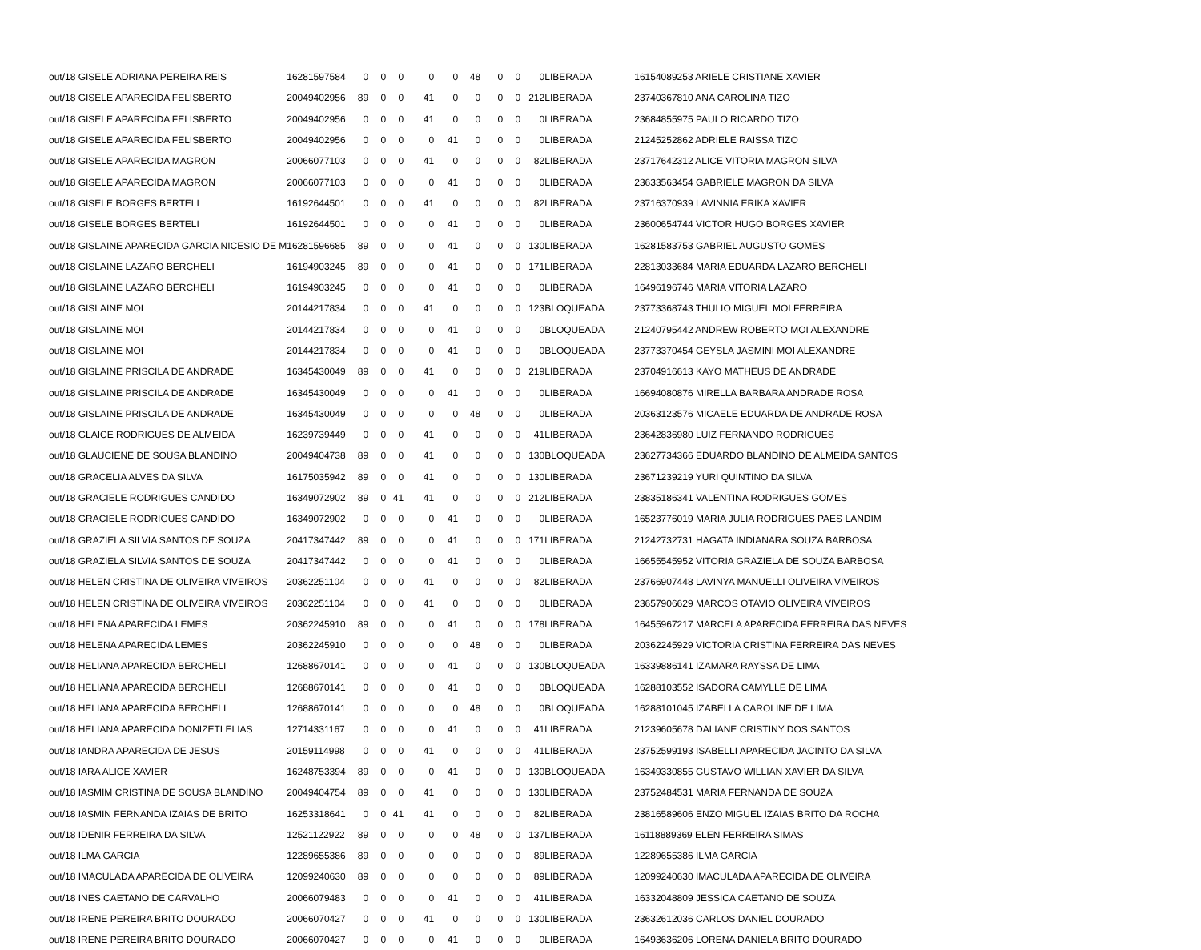| out/18 GISELE ADRIANA PEREIRA REIS | 16281597584 | 0 | 0 | 0 | 0 | 0 | 48 | 0 | 0 | 0 | LIBERADA | 16154089253 ARIELE CRISTIANE XAVIER |
| out/18 GISELE APARECIDA FELISBERTO | 20049402956 | 89 | 0 | 0 | 41 | 0 | 0 | 0 | 0 | 212 | LIBERADA | 23740367810 ANA CAROLINA TIZO |
| out/18 GISELE APARECIDA FELISBERTO | 20049402956 | 0 | 0 | 0 | 41 | 0 | 0 | 0 | 0 | 0 | LIBERADA | 23684855975 PAULO RICARDO TIZO |
| out/18 GISELE APARECIDA FELISBERTO | 20049402956 | 0 | 0 | 0 | 0 | 41 | 0 | 0 | 0 | 0 | LIBERADA | 21245252862 ADRIELE RAISSA TIZO |
| out/18 GISELE APARECIDA MAGRON | 20066077103 | 0 | 0 | 0 | 41 | 0 | 0 | 0 | 0 | 82 | LIBERADA | 23717642312 ALICE VITORIA MAGRON SILVA |
| out/18 GISELE APARECIDA MAGRON | 20066077103 | 0 | 0 | 0 | 0 | 41 | 0 | 0 | 0 | 0 | LIBERADA | 23633563454 GABRIELE MAGRON DA SILVA |
| out/18 GISELE BORGES BERTELI | 16192644501 | 0 | 0 | 0 | 41 | 0 | 0 | 0 | 0 | 82 | LIBERADA | 23716370939 LAVINNIA ERIKA XAVIER |
| out/18 GISELE BORGES BERTELI | 16192644501 | 0 | 0 | 0 | 0 | 41 | 0 | 0 | 0 | 0 | LIBERADA | 23600654744 VICTOR HUGO BORGES XAVIER |
| out/18 GISLAINE APARECIDA GARCIA NICESIO DE M | 16281596685 | 89 | 0 | 0 | 0 | 41 | 0 | 0 | 0 | 130 | LIBERADA | 16281583753 GABRIEL AUGUSTO GOMES |
| out/18 GISLAINE LAZARO BERCHELI | 16194903245 | 89 | 0 | 0 | 0 | 41 | 0 | 0 | 0 | 171 | LIBERADA | 22813033684 MARIA EDUARDA LAZARO BERCHELI |
| out/18 GISLAINE LAZARO BERCHELI | 16194903245 | 0 | 0 | 0 | 0 | 41 | 0 | 0 | 0 | 0 | LIBERADA | 16496196746 MARIA VITORIA LAZARO |
| out/18 GISLAINE MOI | 20144217834 | 0 | 0 | 0 | 41 | 0 | 0 | 0 | 0 | 123 | BLOQUEADA | 23773368743 THULIO MIGUEL MOI FERREIRA |
| out/18 GISLAINE MOI | 20144217834 | 0 | 0 | 0 | 0 | 41 | 0 | 0 | 0 | 0 | BLOQUEADA | 21240795442 ANDREW ROBERTO MOI ALEXANDRE |
| out/18 GISLAINE MOI | 20144217834 | 0 | 0 | 0 | 0 | 41 | 0 | 0 | 0 | 0 | BLOQUEADA | 23773370454 GEYSLA JASMINI MOI ALEXANDRE |
| out/18 GISLAINE PRISCILA DE ANDRADE | 16345430049 | 89 | 0 | 0 | 41 | 0 | 0 | 0 | 0 | 219 | LIBERADA | 23704916613 KAYO MATHEUS DE ANDRADE |
| out/18 GISLAINE PRISCILA DE ANDRADE | 16345430049 | 0 | 0 | 0 | 0 | 41 | 0 | 0 | 0 | 0 | LIBERADA | 16694080876 MIRELLA BARBARA ANDRADE ROSA |
| out/18 GISLAINE PRISCILA DE ANDRADE | 16345430049 | 0 | 0 | 0 | 0 | 0 | 48 | 0 | 0 | 0 | LIBERADA | 20363123576 MICAELE EDUARDA DE ANDRADE ROSA |
| out/18 GLAICE RODRIGUES DE ALMEIDA | 16239739449 | 0 | 0 | 0 | 41 | 0 | 0 | 0 | 0 | 41 | LIBERADA | 23642836980 LUIZ FERNANDO RODRIGUES |
| out/18 GLAUCIENE DE SOUSA BLANDINO | 20049404738 | 89 | 0 | 0 | 41 | 0 | 0 | 0 | 0 | 130 | BLOQUEADA | 23627734366 EDUARDO BLANDINO DE ALMEIDA SANTOS |
| out/18 GRACELIA ALVES DA SILVA | 16175035942 | 89 | 0 | 0 | 41 | 0 | 0 | 0 | 0 | 130 | LIBERADA | 23671239219 YURI QUINTINO DA SILVA |
| out/18 GRACIELE RODRIGUES CANDIDO | 16349072902 | 89 | 0 | 41 | 41 | 0 | 0 | 0 | 0 | 212 | LIBERADA | 23835186341 VALENTINA RODRIGUES GOMES |
| out/18 GRACIELE RODRIGUES CANDIDO | 16349072902 | 0 | 0 | 0 | 0 | 41 | 0 | 0 | 0 | 0 | LIBERADA | 16523776019 MARIA JULIA RODRIGUES PAES LANDIM |
| out/18 GRAZIELA SILVIA SANTOS DE SOUZA | 20417347442 | 89 | 0 | 0 | 0 | 41 | 0 | 0 | 0 | 171 | LIBERADA | 21242732731 HAGATA INDIANARA SOUZA BARBOSA |
| out/18 GRAZIELA SILVIA SANTOS DE SOUZA | 20417347442 | 0 | 0 | 0 | 0 | 41 | 0 | 0 | 0 | 0 | LIBERADA | 16655545952 VITORIA GRAZIELA DE SOUZA BARBOSA |
| out/18 HELEN CRISTINA DE OLIVEIRA VIVEIROS | 20362251104 | 0 | 0 | 0 | 41 | 0 | 0 | 0 | 0 | 82 | LIBERADA | 23766907448 LAVINYA MANUELLI OLIVEIRA VIVEIROS |
| out/18 HELEN CRISTINA DE OLIVEIRA VIVEIROS | 20362251104 | 0 | 0 | 0 | 41 | 0 | 0 | 0 | 0 | 0 | LIBERADA | 23657906629 MARCOS OTAVIO OLIVEIRA VIVEIROS |
| out/18 HELENA APARECIDA LEMES | 20362245910 | 89 | 0 | 0 | 0 | 41 | 0 | 0 | 0 | 178 | LIBERADA | 16455967217 MARCELA APARECIDA FERREIRA DAS NEVES |
| out/18 HELENA APARECIDA LEMES | 20362245910 | 0 | 0 | 0 | 0 | 0 | 48 | 0 | 0 | 0 | LIBERADA | 20362245929 VICTORIA CRISTINA FERREIRA DAS NEVES |
| out/18 HELIANA APARECIDA BERCHELI | 12688670141 | 0 | 0 | 0 | 0 | 41 | 0 | 0 | 0 | 130 | BLOQUEADA | 16339886141 IZAMARA RAYSSA DE LIMA |
| out/18 HELIANA APARECIDA BERCHELI | 12688670141 | 0 | 0 | 0 | 0 | 41 | 0 | 0 | 0 | 0 | BLOQUEADA | 16288103552 ISADORA CAMYLLE DE LIMA |
| out/18 HELIANA APARECIDA BERCHELI | 12688670141 | 0 | 0 | 0 | 0 | 0 | 48 | 0 | 0 | 0 | BLOQUEADA | 16288101045 IZABELLA CAROLINE DE LIMA |
| out/18 HELIANA APARECIDA DONIZETI ELIAS | 12714331167 | 0 | 0 | 0 | 0 | 41 | 0 | 0 | 0 | 41 | LIBERADA | 21239605678 DALIANE CRISTINY DOS SANTOS |
| out/18 IANDRA APARECIDA DE JESUS | 20159114998 | 0 | 0 | 0 | 41 | 0 | 0 | 0 | 0 | 41 | LIBERADA | 23752599193 ISABELLI APARECIDA JACINTO DA SILVA |
| out/18 IARA ALICE XAVIER | 16248753394 | 89 | 0 | 0 | 0 | 41 | 0 | 0 | 0 | 130 | BLOQUEADA | 16349330855 GUSTAVO WILLIAN XAVIER DA SILVA |
| out/18 IASMIM CRISTINA DE SOUSA BLANDINO | 20049404754 | 89 | 0 | 0 | 41 | 0 | 0 | 0 | 0 | 130 | LIBERADA | 23752484531 MARIA FERNANDA DE SOUZA |
| out/18 IASMIN FERNANDA IZAIAS DE BRITO | 16253318641 | 0 | 0 | 41 | 41 | 0 | 0 | 0 | 0 | 82 | LIBERADA | 23816589606 ENZO MIGUEL IZAIAS BRITO DA ROCHA |
| out/18 IDENIR FERREIRA DA SILVA | 12521122922 | 89 | 0 | 0 | 0 | 0 | 48 | 0 | 0 | 137 | LIBERADA | 16118889369 ELEN FERREIRA SIMAS |
| out/18 ILMA GARCIA | 12289655386 | 89 | 0 | 0 | 0 | 0 | 0 | 0 | 0 | 89 | LIBERADA | 12289655386 ILMA GARCIA |
| out/18 IMACULADA APARECIDA DE OLIVEIRA | 12099240630 | 89 | 0 | 0 | 0 | 0 | 0 | 0 | 0 | 89 | LIBERADA | 12099240630 IMACULADA APARECIDA DE OLIVEIRA |
| out/18 INES CAETANO DE CARVALHO | 20066079483 | 0 | 0 | 0 | 0 | 41 | 0 | 0 | 0 | 41 | LIBERADA | 16332048809 JESSICA CAETANO DE SOUZA |
| out/18 IRENE PEREIRA BRITO DOURADO | 20066070427 | 0 | 0 | 0 | 41 | 0 | 0 | 0 | 0 | 130 | LIBERADA | 23632612036 CARLOS DANIEL DOURADO |
| out/18 IRENE PEREIRA BRITO DOURADO | 20066070427 | 0 | 0 | 0 | 0 | 41 | 0 | 0 | 0 | 0 | LIBERADA | 16493636206 LORENA DANIELA BRITO DOURADO |